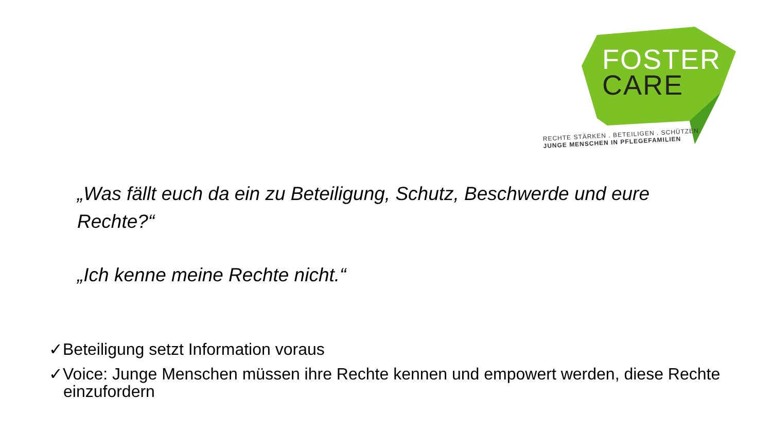FOSTER
CARE
RECHTE STÄRKEN . BETEILIGEN . SCHÜTZEN
JUNGE MENSCHEN IN PFLEGEFAMILIEN
„Was fällt euch da ein zu Beteiligung, Schutz, Beschwerde und eure Rechte?“
„Ich kenne meine Rechte nicht.“
✓Beteiligung setzt Information voraus
✓Voice: Junge Menschen müssen ihre Rechte kennen und empowert werden, diese Rechte einzufordern